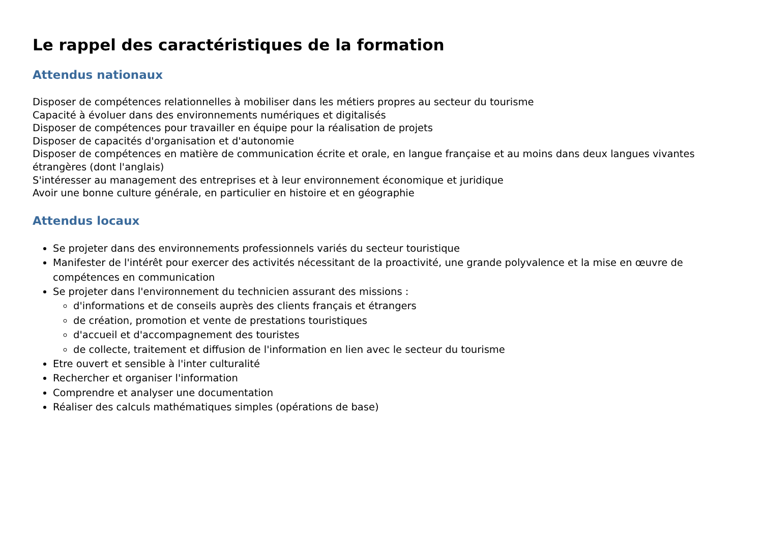Le rappel des caractéristiques de la formation
Attendus nationaux
Disposer de compétences relationnelles à mobiliser dans les métiers propres au secteur du tourisme
Capacité à évoluer dans des environnements numériques et digitalisés
Disposer de compétences pour travailler en équipe pour la réalisation de projets
Disposer de capacités d'organisation et d'autonomie
Disposer de compétences en matière de communication écrite et orale, en langue française et au moins dans deux langues vivantes étrangères (dont l'anglais)
S'intéresser au management des entreprises et à leur environnement économique et juridique
Avoir une bonne culture générale, en particulier en histoire et en géographie
Attendus locaux
Se projeter dans des environnements professionnels variés du secteur touristique
Manifester de l'intérêt pour exercer des activités nécessitant de la proactivité, une grande polyvalence et la mise en œuvre de compétences en communication
Se projeter dans l'environnement du technicien assurant des missions :
d'informations et de conseils auprès des clients français et étrangers
de création, promotion et vente de prestations touristiques
d'accueil et d'accompagnement des touristes
de collecte, traitement et diffusion de l'information en lien avec le secteur du tourisme
Etre ouvert et sensible à l'inter culturalité
Rechercher et organiser l'information
Comprendre et analyser une documentation
Réaliser des calculs mathématiques simples (opérations de base)